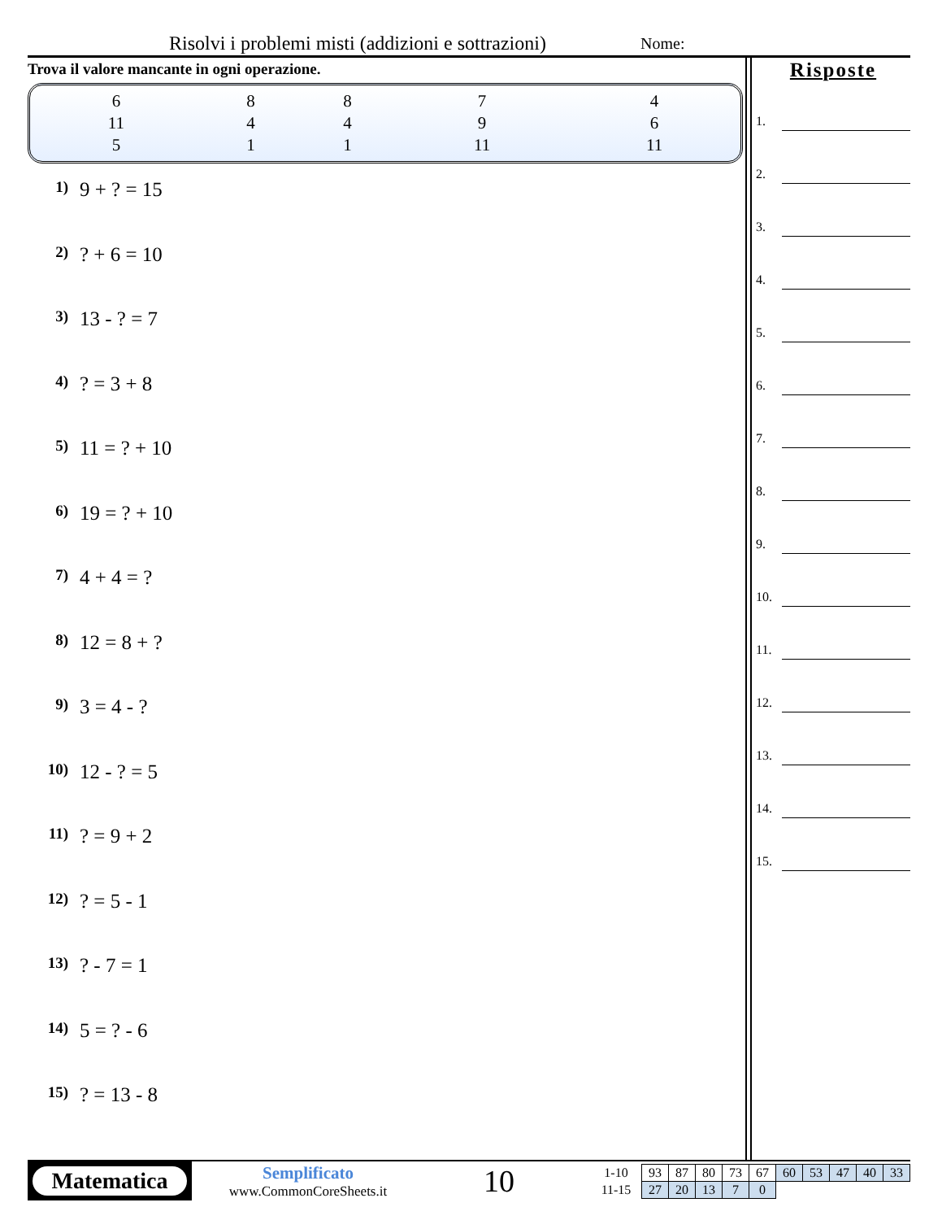Risolvi i problemi misti (addizioni e sottrazioni)
Nome:
Trova il valore mancante in ogni operazione.
| 6 | 8 | 8 | 7 | 4 |
| 11 | 4 | 4 | 9 | 6 |
| 5 | 1 | 1 | 11 | 11 |
1) 9 + ? = 15
2) ? + 6 = 10
3) 13 - ? = 7
4) ? = 3 + 8
5) 11 = ? + 10
6) 19 = ? + 10
7) 4 + 4 = ?
8) 12 = 8 + ?
9) 3 = 4 - ?
10) 12 - ? = 5
11) ? = 9 + 2
12) ? = 5 - 1
13) ? - 7 = 1
14) 5 = ? - 6
15) ? = 13 - 8
Risposte
1.
2.
3.
4.
5.
6.
7.
8.
9.
10.
11.
12.
13.
14.
15.
Matematica
Semplificato
www.CommonCoreSheets.it
10
| 1-10 | 93 | 87 | 80 | 73 | 67 | 60 | 53 | 47 | 40 | 33 |
| 11-15 | 27 | 20 | 13 | 7 | 0 | | | | | |